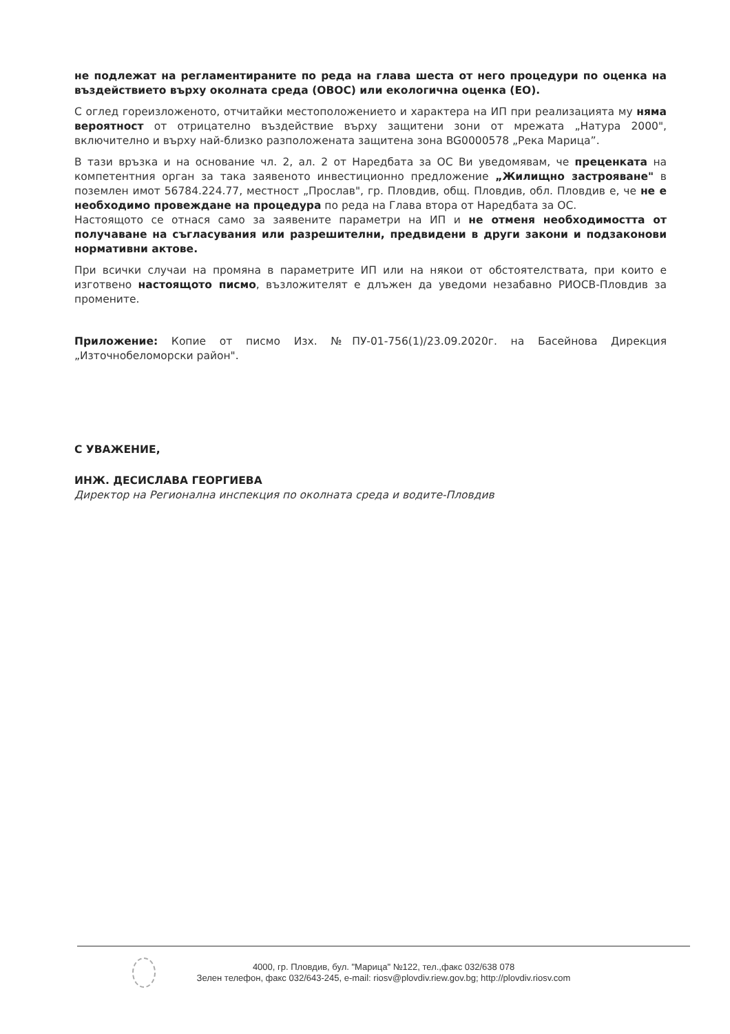не подлежат на регламентираните по реда на глава шеста от него процедури по оценка на въздействието върху околната среда (ОВОС) или екологична оценка (ЕО).
С оглед гореизложеното, отчитайки местоположението и характера на ИП при реализацията му няма вероятност от отрицателно въздействие върху защитени зони от мрежата „Натура 2000", включително и върху най-близко разположената защитена зона BG0000578 „Река Марица”.
В тази връзка и на основание чл. 2, ал. 2 от Наредбата за ОС Ви уведомявам, че преценката на компетентния орган за така заявеното инвестиционно предложение „Жилищно застрояване" в поземлен имот 56784.224.77, местност „Прослав", гр. Пловдив, общ. Пловдив, обл. Пловдив е, че не е необходимо провеждане на процедура по реда на Глава втора от Наредбата за ОС.
Настоящото се отнася само за заявените параметри на ИП и не отменя необходимостта от получаване на съгласувания или разрешителни, предвидени в други закони и подзаконови нормативни актове.
При всички случаи на промяна в параметрите ИП или на някои от обстоятелствата, при които е изготвено настоящото писмо, възложителят е длъжен да уведоми незабавно РИОСВ-Пловдив за промените.
Приложение: Копие от писмо Изх. №ПУ-01-756(1)/23.09.2020г. на Басейнова Дирекция „Източнобеломорски район".
С УВАЖЕНИЕ,
ИНЖ. ДЕСИСЛАВА ГЕОРГИЕВА
Директор на Регионална инспекция по околната среда и водите-Пловдив
4000, гр. Пловдив, бул. "Марица" №122, тел.,факс 032/638 078
Зелен телефон, факс 032/643-245, e-mail: riosv@plovdiv.riew.gov.bg; http://plovdiv.riosv.com